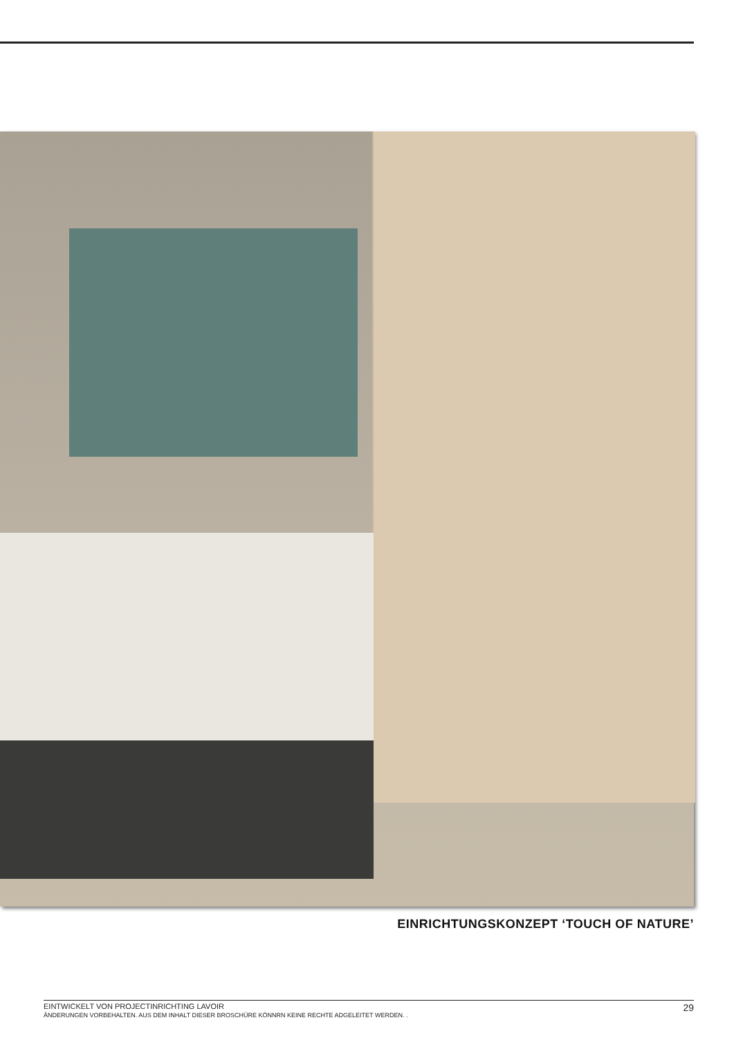EINRICHTUNGSKONZEPT ‘TOUCH OF NATURE’
EINTWICKELT VON PROJECTINRICHTING LAVOIR
ÄNDERUNGEN VORBEHALTEN. AUS DEM INHALT DIESER BROSCHÜRE KÖNNRN KEINE RECHTE ADGELEITET WERDEN. .
29